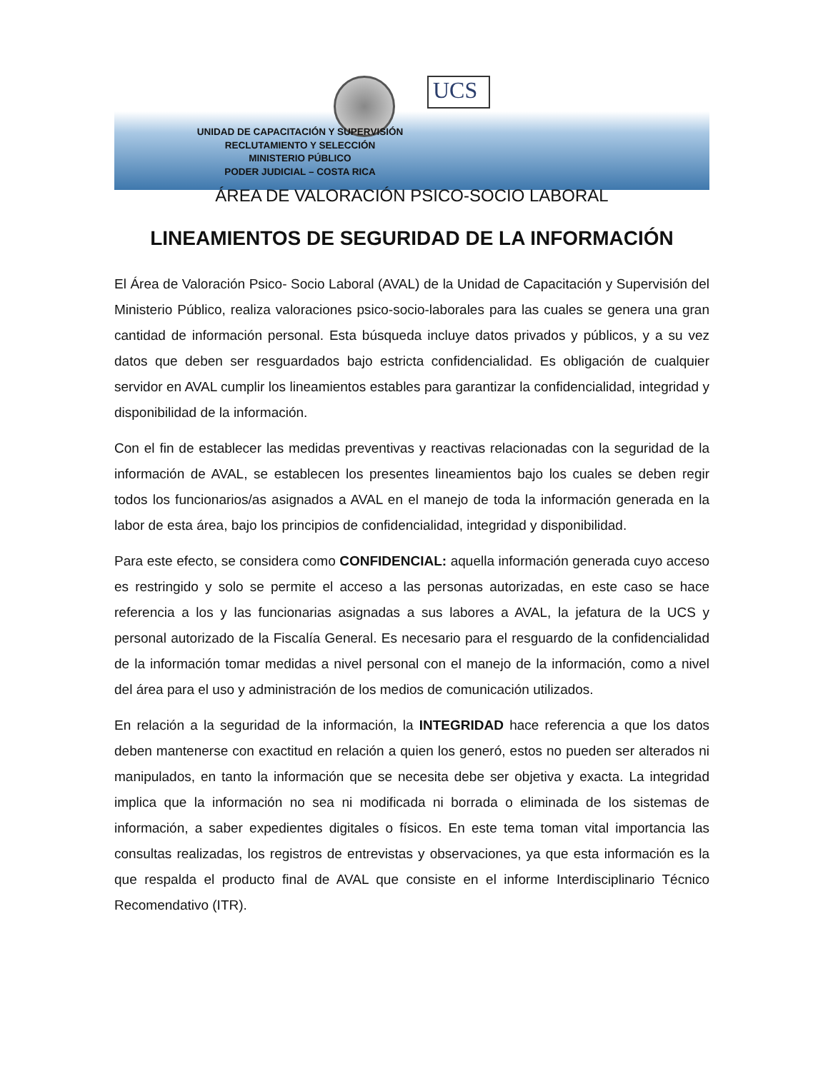UCS
UNIDAD DE CAPACITACIÓN Y SUPERVISIÓN
RECLUTAMIENTO Y SELECCIÓN
MINISTERIO PÚBLICO
PODER JUDICIAL – COSTA RICA
ÁREA DE VALORACIÓN PSICO-SOCIO LABORAL
LINEAMIENTOS DE SEGURIDAD DE LA INFORMACIÓN
El Área de Valoración Psico- Socio Laboral (AVAL) de la Unidad de Capacitación y Supervisión del Ministerio Público, realiza valoraciones psico-socio-laborales para las cuales se genera una gran cantidad de información personal. Esta búsqueda incluye datos privados y públicos, y a su vez datos que deben ser resguardados bajo estricta confidencialidad. Es obligación de cualquier servidor en AVAL cumplir los lineamientos estables para garantizar la confidencialidad, integridad y disponibilidad de la información.
Con el fin de establecer las medidas preventivas y reactivas relacionadas con la seguridad de la información de AVAL, se establecen los presentes lineamientos bajo los cuales se deben regir todos los funcionarios/as asignados a AVAL en el manejo de toda la información generada en la labor de esta área, bajo los principios de confidencialidad, integridad y disponibilidad.
Para este efecto, se considera como CONFIDENCIAL: aquella información generada cuyo acceso es restringido y solo se permite el acceso a las personas autorizadas, en este caso se hace referencia a los y las funcionarias asignadas a sus labores a AVAL, la jefatura de la UCS y personal autorizado de la Fiscalía General. Es necesario para el resguardo de la confidencialidad de la información tomar medidas a nivel personal con el manejo de la información, como a nivel del área para el uso y administración de los medios de comunicación utilizados.
En relación a la seguridad de la información, la INTEGRIDAD hace referencia a que los datos deben mantenerse con exactitud en relación a quien los generó, estos no pueden ser alterados ni manipulados, en tanto la información que se necesita debe ser objetiva y exacta. La integridad implica que la información no sea ni modificada ni borrada o eliminada de los sistemas de información, a saber expedientes digitales o físicos. En este tema toman vital importancia las consultas realizadas, los registros de entrevistas y observaciones, ya que esta información es la que respalda el producto final de AVAL que consiste en el informe Interdisciplinario Técnico Recomendativo (ITR).